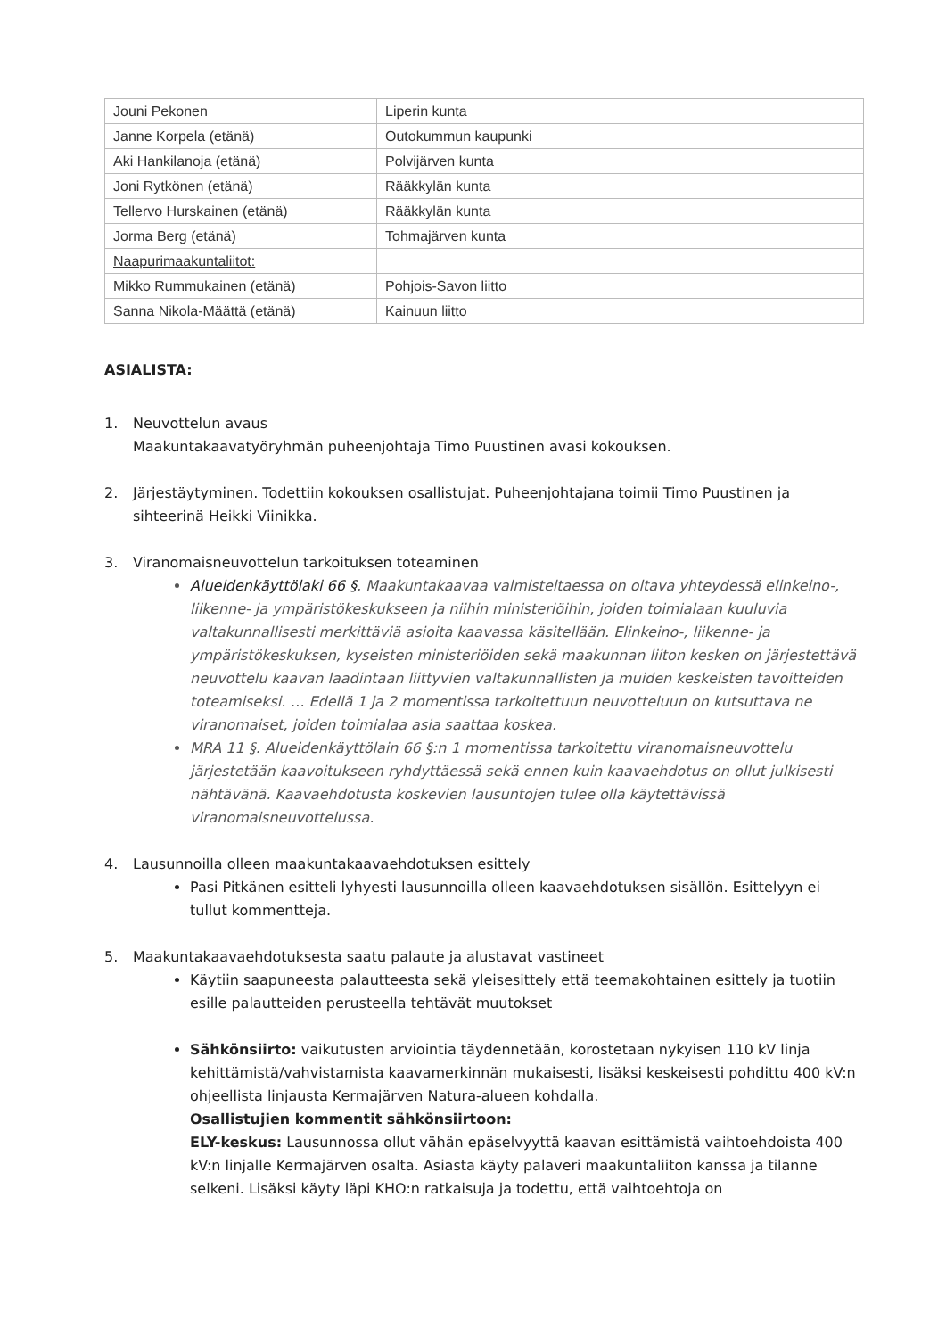| Jouni Pekonen | Liperin kunta |
| Janne Korpela (etänä) | Outokummun kaupunki |
| Aki Hankilanoja (etänä) | Polvijärven kunta |
| Joni Rytkönen (etänä) | Rääkkylän kunta |
| Tellervo Hurskainen (etänä) | Rääkkylän kunta |
| Jorma Berg (etänä) | Tohmajärven kunta |
| Naapurimaakuntaliitot: | |
| Mikko Rummukainen (etänä) | Pohjois-Savon liitto |
| Sanna Nikola-Määttä (etänä) | Kainuun liitto |
ASIALISTA:
1. Neuvottelun avaus
Maakuntakaavatyöryhmän puheenjohtaja Timo Puustinen avasi kokouksen.
2. Järjestäytyminen. Todettiin kokouksen osallistujat. Puheenjohtajana toimii Timo Puustinen ja sihteerinä Heikki Viinikka.
3. Viranomaisneuvottelun tarkoituksen toteaminen
Alueidenkäyttölaki 66 §. Maakuntakaavaa valmisteltaessa on oltava yhteydessä elinkeino-, liikenne- ja ympäristökeskukseen ja niihin ministeriöihin, joiden toimialaan kuuluvia valtakunnallisesti merkittäviä asioita kaavassa käsitellään. Elinkeino-, liikenne- ja ympäristökeskuksen, kyseisten ministeriöiden sekä maakunnan liiton kesken on järjestettävä neuvottelu kaavan laadintaan liittyvien valtakunnallisten ja muiden keskeisten tavoitteiden toteamiseksi. … Edellä 1 ja 2 momentissa tarkoitettuun neuvotteluun on kutsuttava ne viranomaiset, joiden toimialaa asia saattaa koskea.
MRA 11 §. Alueidenkäyttölain 66 §:n 1 momentissa tarkoitettu viranomaisneuvottelu järjestetään kaavoitukseen ryhdyttäessä sekä ennen kuin kaavaehdotus on ollut julkisesti nähtävänä. Kaavaehdotusta koskevien lausuntojen tulee olla käytettävissä viranomaisneuvottelussa.
4. Lausunnoilla olleen maakuntakaavaehdotuksen esittely
Pasi Pitkänen esitteli lyhyesti lausunnoilla olleen kaavaehdotuksen sisällön. Esittelyyn ei tullut kommentteja.
5. Maakuntakaavaehdotuksesta saatu palaute ja alustavat vastineet
Käytiin saapuneesta palautteesta sekä yleisesittely että teemakohtainen esittely ja tuotiin esille palautteiden perusteella tehtävät muutokset
Sähkönsiirto: vaikutusten arviointia täydennetään, korostetaan nykyisen 110 kV linja kehittämistä/vahvistamista kaavamerkinnän mukaisesti, lisäksi keskeisesti pohdittu 400 kV:n ohjeellista linjausta Kermajärven Natura-alueen kohdalla.
Osallistujien kommentit sähkönsiirtoon:
ELY-keskus: Lausunnossa ollut vähän epäselvyyttä kaavan esittämistä vaihtoehdoista 400 kV:n linjalle Kermajärven osalta. Asiasta käyty palaveri maakuntaliiton kanssa ja tilanne selkeni. Lisäksi käyty läpi KHO:n ratkaisuja ja todettu, että vaihtoehtoja on